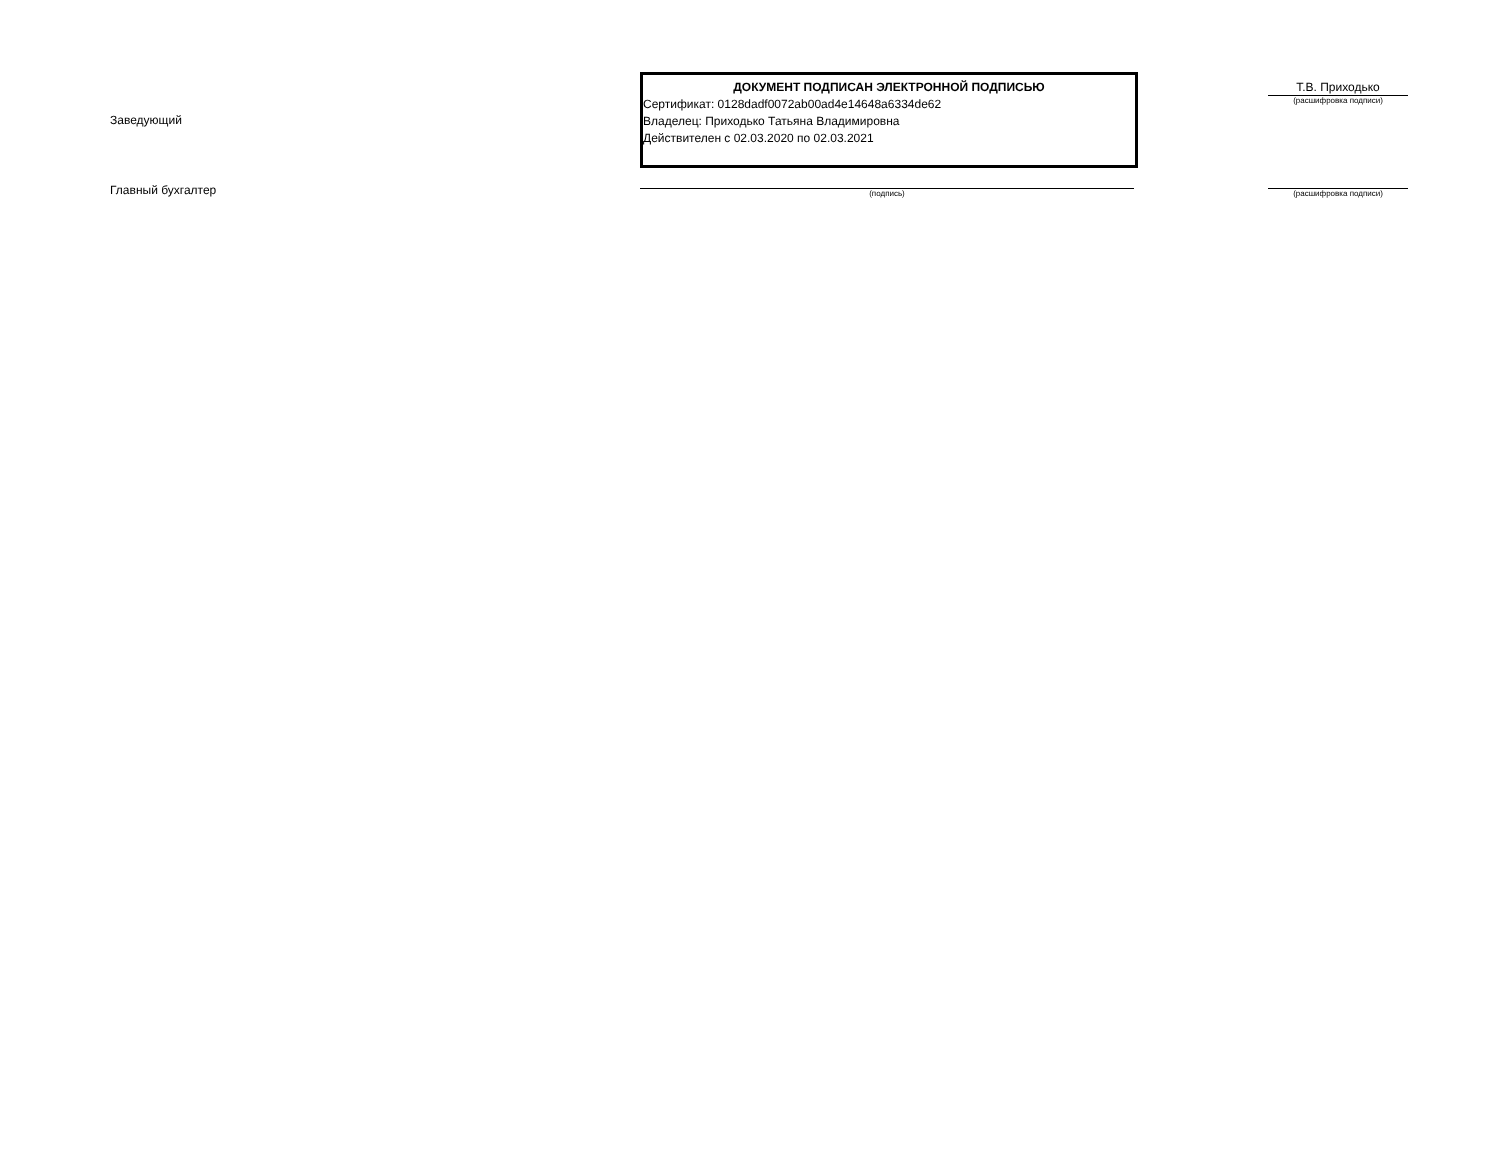Заведующий
ДОКУМЕНТ ПОДПИСАН ЭЛЕКТРОННОЙ ПОДПИСЬЮ
Сертификат: 0128dadf0072ab00ad4e14648a6334de62
Владелец: Приходько Татьяна Владимировна
Действителен с 02.03.2020 по 02.03.2021
Т.В. Приходько
(расшифровка подписи)
Главный бухгалтер (подпись)
(расшифровка подписи)